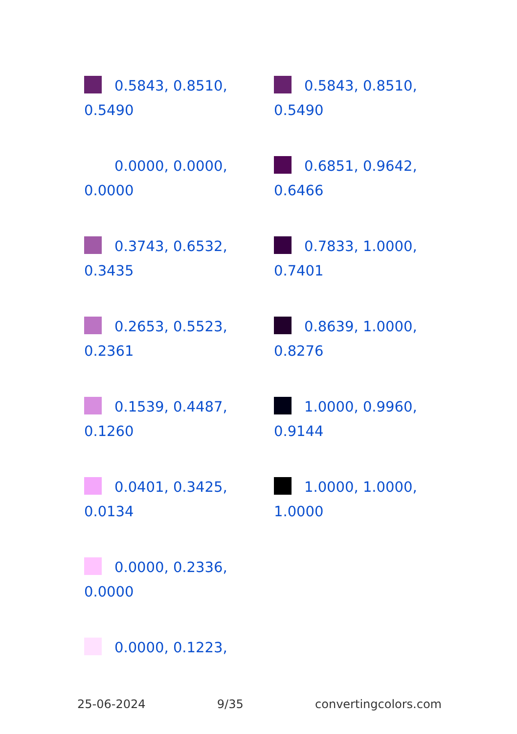0.5843, 0.8510,
0.5490
0.5843, 0.8510,
0.5490
0.0000, 0.0000,
0.0000
0.6851, 0.9642,
0.6466
0.3743, 0.6532,
0.3435
0.7833, 1.0000,
0.7401
0.2653, 0.5523,
0.2361
0.8639, 1.0000,
0.8276
0.1539, 0.4487,
0.1260
1.0000, 0.9960,
0.9144
0.0401, 0.3425,
0.0134
1.0000, 1.0000,
1.0000
0.0000, 0.2336,
0.0000
0.0000, 0.1223,
25-06-2024 9/35 convertingcolors.com